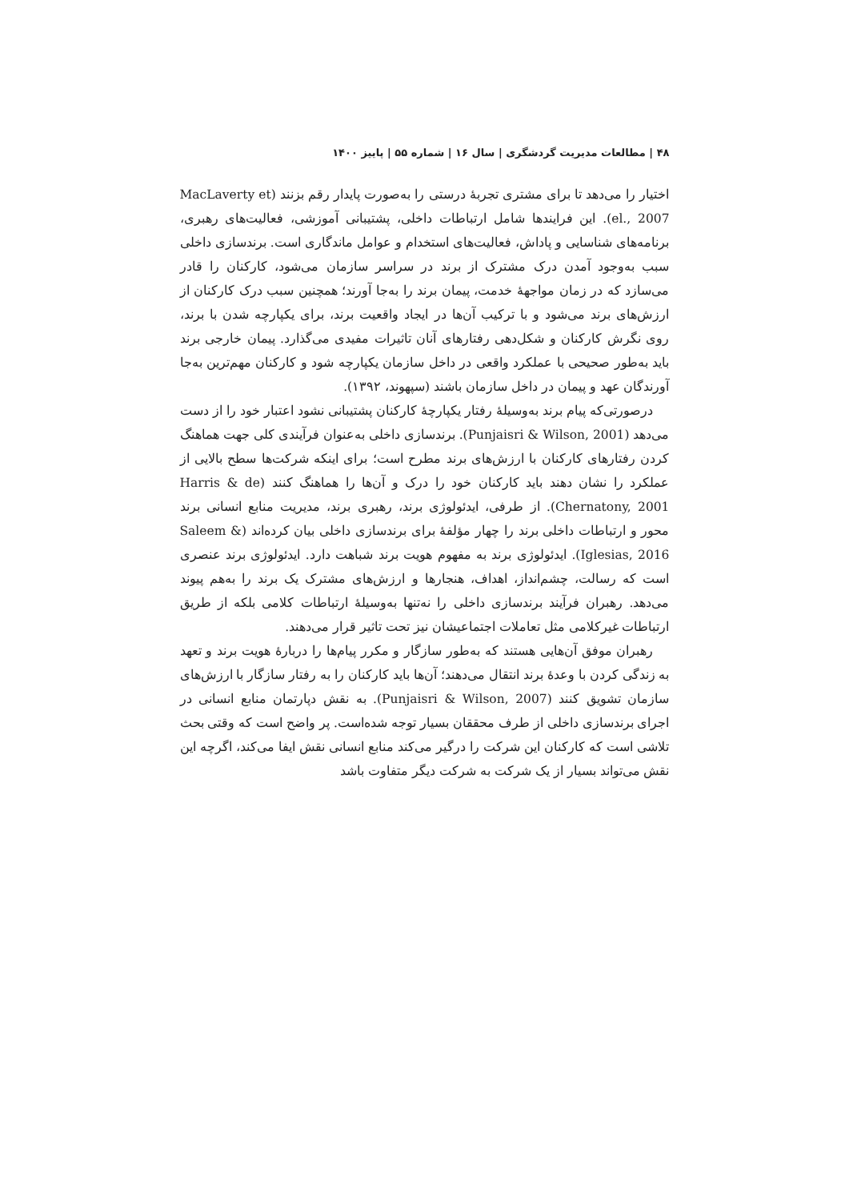۴۸ | مطالعات مدیریت گردشگری | سال ۱۶ | شماره ۵۵ | پاییز ۱۴۰۰
اختیار را می‌دهد تا برای مشتری تجربهٔ درستی را به‌صورت پایدار رقم بزنند (MacLaverty et el., 2007). این فرایندها شامل ارتباطات داخلی، پشتیبانی آموزشی، فعالیت‌های رهبری، برنامه‌های شناسایی و پاداش، فعالیت‌های استخدام و عوامل ماندگاری است. برندسازی داخلی سبب به‌وجود آمدن درک مشترک از برند در سراسر سازمان می‌شود، کارکنان را قادر می‌سازد که در زمان مواجههٔ خدمت، پیمان برند را به‌جا آورند؛ همچنین سبب درک کارکنان از ارزش‌های برند می‌شود و با ترکیب آن‌ها در ایجاد واقعیت برند، برای یکپارچه شدن با برند، روی نگرش کارکنان و شکل‌دهی رفتارهای آنان تاثیرات مفیدی می‌گذارد. پیمان خارجی برند باید به‌طور صحیحی با عملکرد واقعی در داخل سازمان یکپارچه شود و کارکنان مهم‌ترین به‌جا آورندگان عهد و پیمان در داخل سازمان باشند (سپهوند، ۱۳۹۲).
درصورتی‌که پیام برند به‌وسیلهٔ رفتار یکپارچهٔ کارکنان پشتیبانی نشود اعتبار خود را از دست می‌دهد (Punjaisri & Wilson, 2001). برندسازی داخلی به‌عنوان فرآیندی کلی جهت هماهنگ کردن رفتارهای کارکنان با ارزش‌های برند مطرح است؛ برای اینکه شرکت‌ها سطح بالایی از عملکرد را نشان دهند باید کارکنان خود را درک و آن‌ها را هماهنگ کنند (Harris & de Chernatony, 2001). از طرفی، ایدئولوژی برند، رهبری برند، مدیریت منابع انسانی برند محور و ارتباطات داخلی برند را چهار مؤلفهٔ برای برندسازی داخلی بیان کرده‌اند (Saleem & Iglesias, 2016). ایدئولوژی برند به مفهوم هویت برند شباهت دارد. ایدئولوژی برند عنصری است که رسالت، چشم‌انداز، اهداف، هنجارها و ارزش‌های مشترک یک برند را به‌هم پیوند می‌دهد. رهبران فرآیند برندسازی داخلی را نه‌تنها به‌وسیلهٔ ارتباطات کلامی بلکه از طریق ارتباطات غیرکلامی مثل تعاملات اجتماعیشان نیز تحت تاثیر قرار می‌دهند.
رهبران موفق آن‌هایی هستند که به‌طور سازگار و مکرر پیام‌ها را دربارهٔ هویت برند و تعهد به زندگی کردن با وعدهٔ برند انتقال می‌دهند؛ آن‌ها باید کارکنان را به رفتار سازگار با ارزش‌های سازمان تشویق کنند (Punjaisri & Wilson, 2007). به نقش دپارتمان منابع انسانی در اجرای برندسازی داخلی از طرف محققان بسیار توجه شده‌است. پر واضح است که وقتی بحث تلاشی است که کارکنان این شرکت را درگیر می‌کند منابع انسانی نقش ایفا می‌کند، اگرچه این نقش می‌تواند بسیار از یک شرکت به شرکت دیگر متفاوت باشد